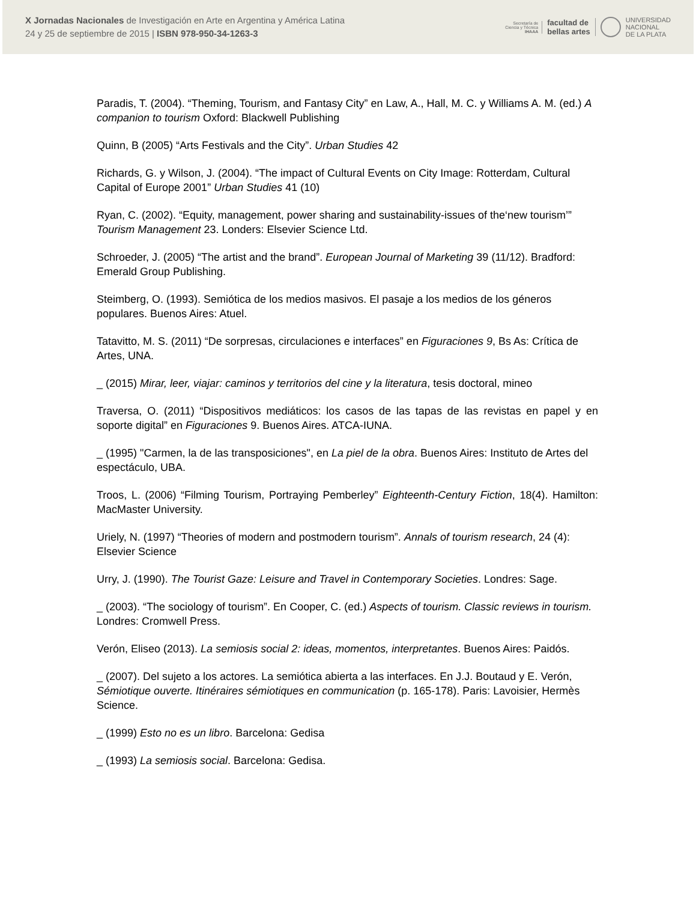X Jornadas Nacionales de Investigación en Arte en Argentina y América Latina
24 y 25 de septiembre de 2015 | ISBN 978-950-34-1263-3
Secretaría de
Ciencia y Técnica
IHAAA
facultad de
bellas artes
UNIVERSIDAD
NACIONAL
DE LA PLATA
Paradis, T. (2004). “Theming, Tourism, and Fantasy City” en Law, A., Hall, M. C. y Williams A. M. (ed.) A companion to tourism Oxford: Blackwell Publishing
Quinn, B (2005) “Arts Festivals and the City”. Urban Studies 42
Richards, G. y Wilson, J. (2004). “The impact of Cultural Events on City Image: Rotterdam, Cultural Capital of Europe 2001” Urban Studies 41 (10)
Ryan, C. (2002). “Equity, management, power sharing and sustainability-issues of the‘new tourism’” Tourism Management 23. Londers: Elsevier Science Ltd.
Schroeder, J. (2005) “The artist and the brand”. European Journal of Marketing 39 (11/12). Bradford: Emerald Group Publishing.
Steimberg, O. (1993). Semiótica de los medios masivos. El pasaje a los medios de los géneros populares. Buenos Aires: Atuel.
Tatavitto, M. S. (2011) “De sorpresas, circulaciones e interfaces” en Figuraciones 9, Bs As: Crítica de Artes, UNA.
_ (2015) Mirar, leer, viajar: caminos y territorios del cine y la literatura, tesis doctoral, mineo
Traversa, O. (2011) “Dispositivos mediáticos: los casos de las tapas de las revistas en papel y en soporte digital” en Figuraciones 9. Buenos Aires. ATCA-IUNA.
_ (1995) "Carmen, la de las transposiciones", en La piel de la obra. Buenos Aires: Instituto de Artes del espectáculo, UBA.
Troos, L. (2006) “Filming Tourism, Portraying Pemberley” Eighteenth-Century Fiction, 18(4). Hamilton: MacMaster University.
Uriely, N. (1997) “Theories of modern and postmodern tourism”. Annals of tourism research, 24 (4): Elsevier Science
Urry, J. (1990). The Tourist Gaze: Leisure and Travel in Contemporary Societies. Londres: Sage.
_ (2003). “The sociology of tourism”. En Cooper, C. (ed.) Aspects of tourism. Classic reviews in tourism. Londres: Cromwell Press.
Verón, Eliseo (2013). La semiosis social 2: ideas, momentos, interpretantes. Buenos Aires: Paidós.
_ (2007). Del sujeto a los actores. La semiótica abierta a las interfaces. En J.J. Boutaud y E. Verón, Sémiotique ouverte. Itinéraires sémiotiques en communication (p. 165-178). Paris: Lavoisier, Hermès Science.
_ (1999) Esto no es un libro. Barcelona: Gedisa
_ (1993) La semiosis social. Barcelona: Gedisa.